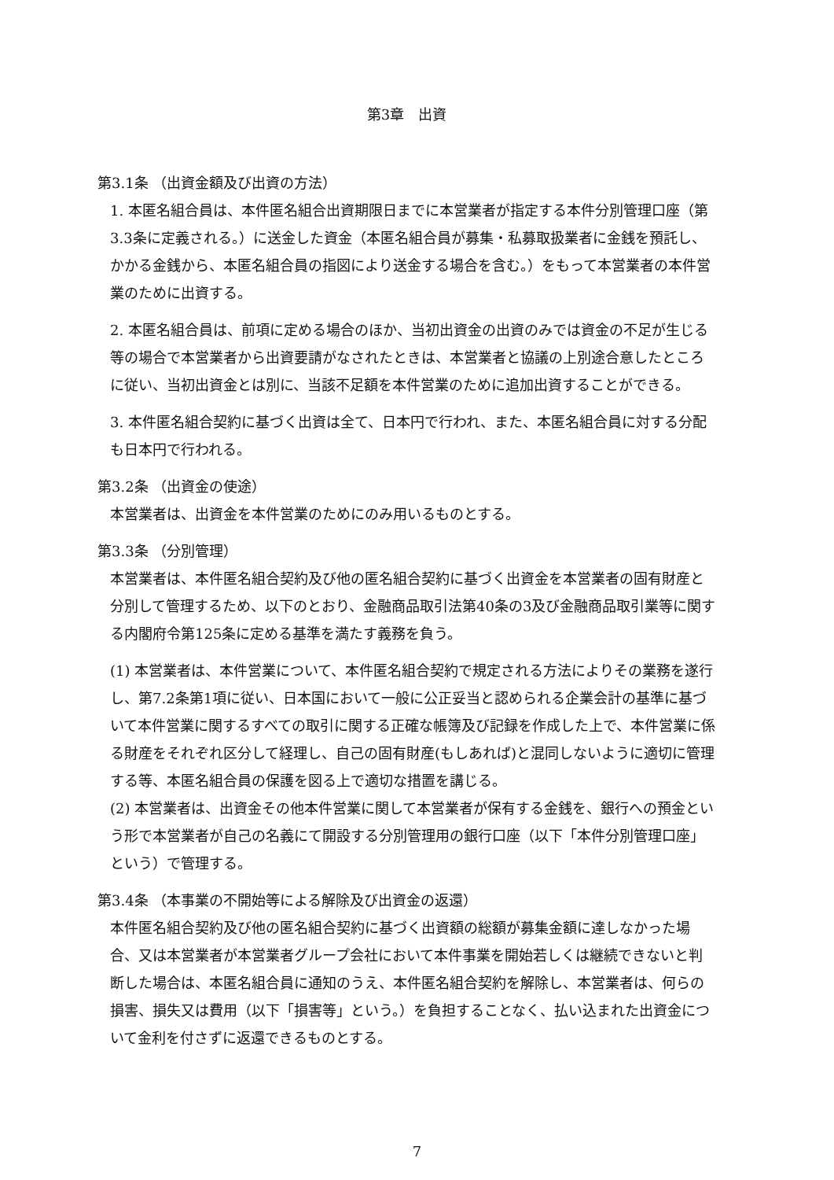第3章　出資
第3.1条 （出資金額及び出資の方法）
1. 本匿名組合員は、本件匿名組合出資期限日までに本営業者が指定する本件分別管理口座（第3.3条に定義される。）に送金した資金（本匿名組合員が募集・私募取扱業者に金銭を預託し、かかる金銭から、本匿名組合員の指図により送金する場合を含む。）をもって本営業者の本件営業のために出資する。
2. 本匿名組合員は、前項に定める場合のほか、当初出資金の出資のみでは資金の不足が生じる等の場合で本営業者から出資要請がなされたときは、本営業者と協議の上別途合意したところに従い、当初出資金とは別に、当該不足額を本件営業のために追加出資することができる。
3. 本件匿名組合契約に基づく出資は全て、日本円で行われ、また、本匿名組合員に対する分配も日本円で行われる。
第3.2条 （出資金の使途）
本営業者は、出資金を本件営業のためにのみ用いるものとする。
第3.3条 （分別管理）
本営業者は、本件匿名組合契約及び他の匿名組合契約に基づく出資金を本営業者の固有財産と分別して管理するため、以下のとおり、金融商品取引法第40条の3及び金融商品取引業等に関する内閣府令第125条に定める基準を満たす義務を負う。
(1) 本営業者は、本件営業について、本件匿名組合契約で規定される方法によりその業務を遂行し、第7.2条第1項に従い、日本国において一般に公正妥当と認められる企業会計の基準に基づいて本件営業に関するすべての取引に関する正確な帳簿及び記録を作成した上で、本件営業に係る財産をそれぞれ区分して経理し、自己の固有財産(もしあれば)と混同しないように適切に管理する等、本匿名組合員の保護を図る上で適切な措置を講じる。
(2) 本営業者は、出資金その他本件営業に関して本営業者が保有する金銭を、銀行への預金という形で本営業者が自己の名義にて開設する分別管理用の銀行口座（以下「本件分別管理口座」という）で管理する。
第3.4条 （本事業の不開始等による解除及び出資金の返還）
本件匿名組合契約及び他の匿名組合契約に基づく出資額の総額が募集金額に達しなかった場合、又は本営業者が本営業者グループ会社において本件事業を開始若しくは継続できないと判断した場合は、本匿名組合員に通知のうえ、本件匿名組合契約を解除し、本営業者は、何らの損害、損失又は費用（以下「損害等」という。）を負担することなく、払い込まれた出資金について金利を付さずに返還できるものとする。
7